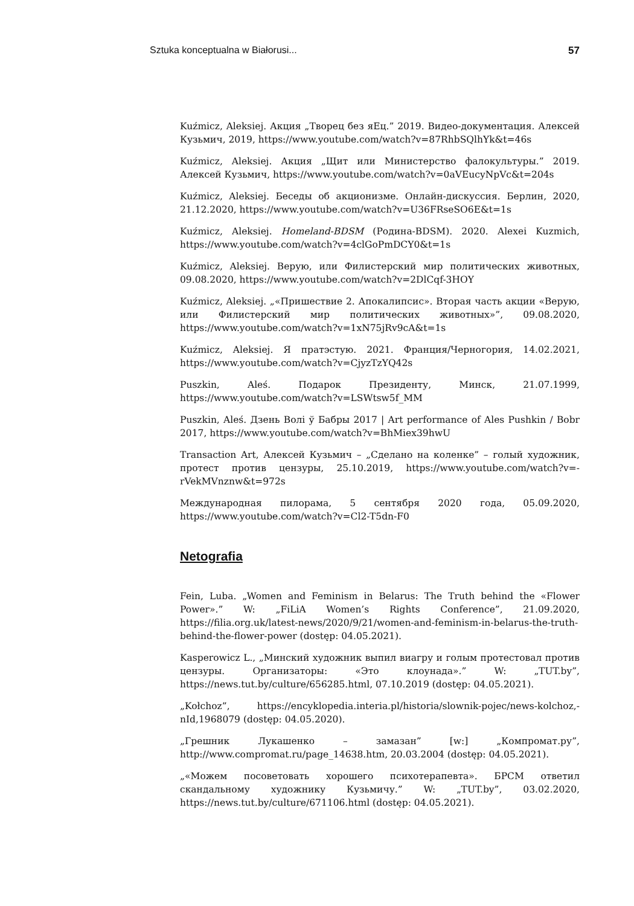Sztuka konceptualna w Białorusi... 57
Kuźmicz, Aleksiej. Акция „Творец без яЕц.” 2019. Видео-документация. Алексей Кузьмич, 2019, https://www.youtube.com/watch?v=87RhbSQlhYk&t=46s
Kuźmicz, Aleksiej. Акция „Щит или Министерство фалокультуры.” 2019. Алексей Кузьмич, https://www.youtube.com/watch?v=0aVEucyNpVc&t=204s
Kuźmicz, Aleksiej. Беседы об акционизме. Онлайн-дискуссия. Берлин, 2020, 21.12.2020, https://www.youtube.com/watch?v=U36FRseSO6E&t=1s
Kuźmicz, Aleksiej. Homeland-BDSM (Родина-BDSM). 2020. Alexei Kuzmich, https://www.youtube.com/watch?v=4clGoPmDCY0&t=1s
Kuźmicz, Aleksiej. Верую, или Филистерский мир политических животных, 09.08.2020, https://www.youtube.com/watch?v=2DlCqf-3HOY
Kuźmicz, Aleksiej. „«Пришествие 2. Апокалипсис». Вторая часть акции «Верую, или Филистерский мир политических животных»”, 09.08.2020, https://www.youtube.com/watch?v=1xN75jRv9cA&t=1s
Kuźmicz, Aleksiej. Я пратэстую. 2021. Франция/Черногория, 14.02.2021, https://www.youtube.com/watch?v=CjyzTzYQ42s
Puszkin, Aleś. Подарок Президенту, Минск, 21.07.1999, https://www.youtube.com/watch?v=LSWtsw5f_MM
Puszkin, Aleś. Дзень Волі ў Бабры 2017 | Art performance of Ales Pushkin / Bobr 2017, https://www.youtube.com/watch?v=BhMiex39hwU
Transaction Art, Алексей Кузьмич – „Сделано на коленке” – голый художник, протест против цензуры, 25.10.2019, https://www.youtube.com/watch?v=-rVekMVnznw&t=972s
Международная пилорама, 5 сентября 2020 года, 05.09.2020, https://www.youtube.com/watch?v=Cl2-T5dn-F0
Netografia
Fein, Luba. „Women and Feminism in Belarus: The Truth behind the «Flower Power».” W: „FiLiA Women’s Rights Conference”, 21.09.2020, https://filia.org.uk/latest-news/2020/9/21/women-and-feminism-in-belarus-the-truth-behind-the-flower-power (dostęp: 04.05.2021).
Kasperowicz L., „Минский художник выпил виагру и голым протестовал против цензуры. Организаторы: «Это клоунада».” W: „TUT.by”, https://news.tut.by/culture/656285.html, 07.10.2019 (dostęp: 04.05.2021).
„Kołchoz”, https://encyklopedia.interia.pl/historia/slownik-pojec/news-kolchoz,-nId,1968079 (dostęp: 04.05.2020).
„Грешник Лукашенко – замазан” [w:] „Компромат.ру”, http://www.compromat.ru/page_14638.htm, 20.03.2004 (dostęp: 04.05.2021).
„«Можем посоветовать хорошего психотерапевта». БРСМ ответил скандальному художнику Кузьмичу.” W: „TUT.by”, 03.02.2020, https://news.tut.by/culture/671106.html (dostęp: 04.05.2021).